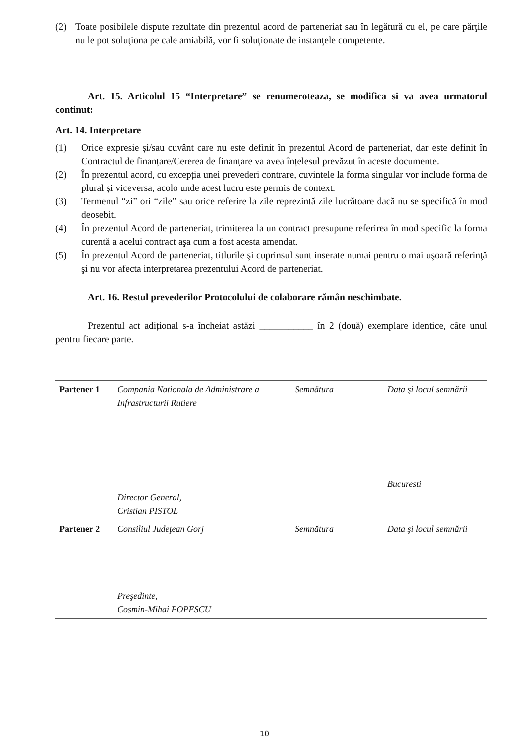(2) Toate posibilele dispute rezultate din prezentul acord de parteneriat sau în legătură cu el, pe care părţile nu le pot soluţiona pe cale amiabilă, vor fi soluţionate de instanţele competente.
Art. 15. Articolul 15 “Interpretare” se renumeroteaza, se modifica si va avea urmatorul continut:
Art. 14. Interpretare
(1) Orice expresie și/sau cuvânt care nu este definit în prezentul Acord de parteneriat, dar este definit în Contractul de finanțare/Cererea de finanțare va avea înțelesul prevăzut în aceste documente.
(2) În prezentul acord, cu excepția unei prevederi contrare, cuvintele la forma singular vor include forma de plural și viceversa, acolo unde acest lucru este permis de context.
(3) Termenul “zi” ori “zile” sau orice referire la zile reprezintă zile lucrătoare dacă nu se specifică în mod deosebit.
(4) În prezentul Acord de parteneriat, trimiterea la un contract presupune referirea în mod specific la forma curentă a acelui contract aşa cum a fost acesta amendat.
(5) În prezentul Acord de parteneriat, titlurile şi cuprinsul sunt inserate numai pentru o mai uşoară referinţă şi nu vor afecta interpretarea prezentului Acord de parteneriat.
Art. 16. Restul prevederilor Protocolului de colaborare rămân neschimbate.
Prezentul act adițional s-a încheiat astăzi ___________ în 2 (două) exemplare identice, câte unul pentru fiecare parte.
| Partener 1 | Compania Nationala de Administrare a Infrastructurii Rutiere Director General, Cristian PISTOL | Semnătura | Data şi locul semnării Bucuresti |
| Partener 2 | Consiliul Judeţean Gorj Preşedinte, Cosmin-Mihai POPESCU | Semnătura | Data şi locul semnării |
10